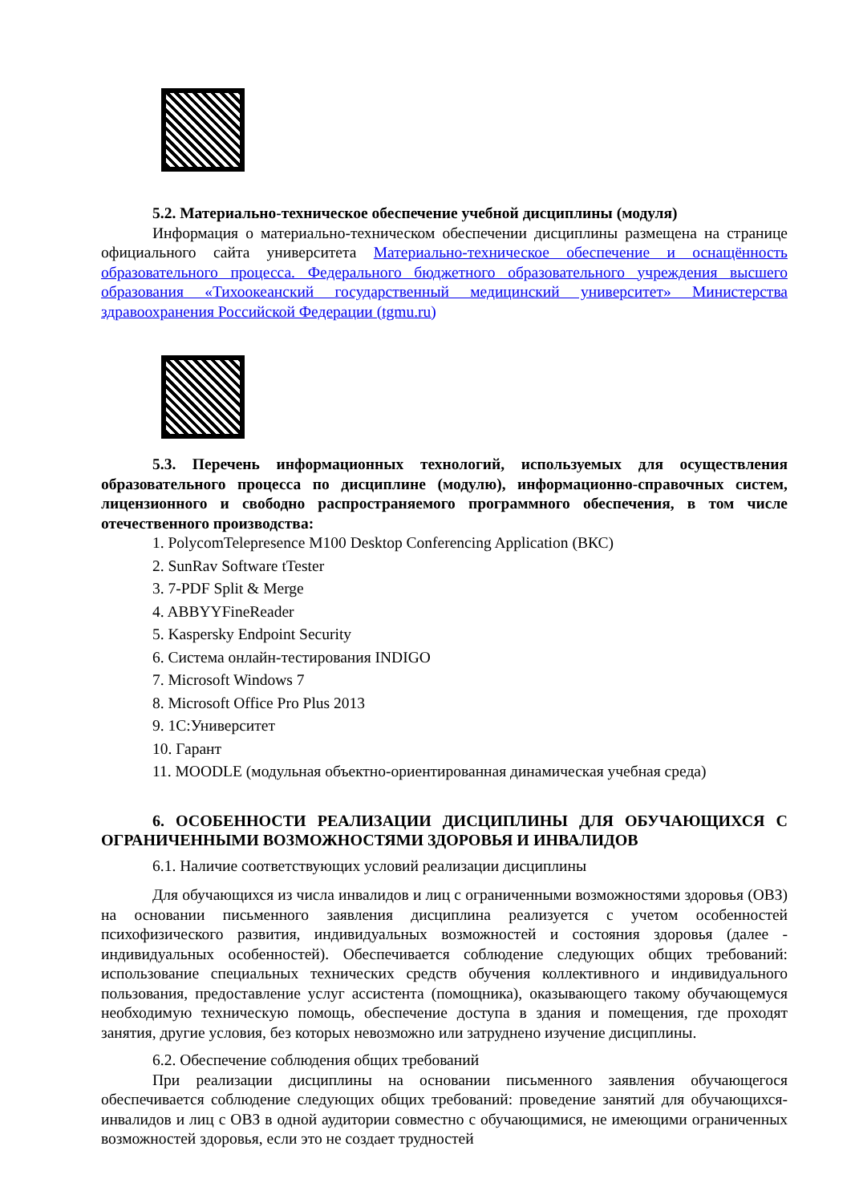5.2. Материально-техническое обеспечение учебной дисциплины (модуля)
Информация о материально-техническом обеспечении дисциплины размещена на странице официального сайта университета Материально-техническое обеспечение и оснащённость образовательного процесса. Федерального бюджетного образовательного учреждения высшего образования «Тихоокеанский государственный медицинский университет» Министерства здравоохранения Российской Федерации (tgmu.ru)
5.3. Перечень информационных технологий, используемых для осуществления образовательного процесса по дисциплине (модулю), информационно-справочных систем, лицензионного и свободно распространяемого программного обеспечения, в том числе отечественного производства:
1. PolycomTelepresence M100 Desktop Conferencing Application (ВКС)
2. SunRav Software tTester
3. 7-PDF Split & Merge
4. ABBYYFineReader
5. Kaspersky Endpoint Security
6. Система онлайн-тестирования INDIGO
7. Microsoft Windows 7
8. Microsoft Office Pro Plus 2013
9. 1С:Университет
10. Гарант
11. MOODLE (модульная объектно-ориентированная динамическая учебная среда)
6. ОСОБЕННОСТИ РЕАЛИЗАЦИИ ДИСЦИПЛИНЫ ДЛЯ ОБУЧАЮЩИХСЯ С ОГРАНИЧЕННЫМИ ВОЗМОЖНОСТЯМИ ЗДОРОВЬЯ И ИНВАЛИДОВ
6.1. Наличие соответствующих условий реализации дисциплины
Для обучающихся из числа инвалидов и лиц с ограниченными возможностями здоровья (ОВЗ) на основании письменного заявления дисциплина реализуется с учетом особенностей психофизического развития, индивидуальных возможностей и состояния здоровья (далее - индивидуальных особенностей). Обеспечивается соблюдение следующих общих требований: использование специальных технических средств обучения коллективного и индивидуального пользования, предоставление услуг ассистента (помощника), оказывающего такому обучающемуся необходимую техническую помощь, обеспечение доступа в здания и помещения, где проходят занятия, другие условия, без которых невозможно или затруднено изучение дисциплины.
6.2. Обеспечение соблюдения общих требований
При реализации дисциплины на основании письменного заявления обучающегося обеспечивается соблюдение следующих общих требований: проведение занятий для обучающихся-инвалидов и лиц с ОВЗ в одной аудитории совместно с обучающимися, не имеющими ограниченных возможностей здоровья, если это не создает трудностей